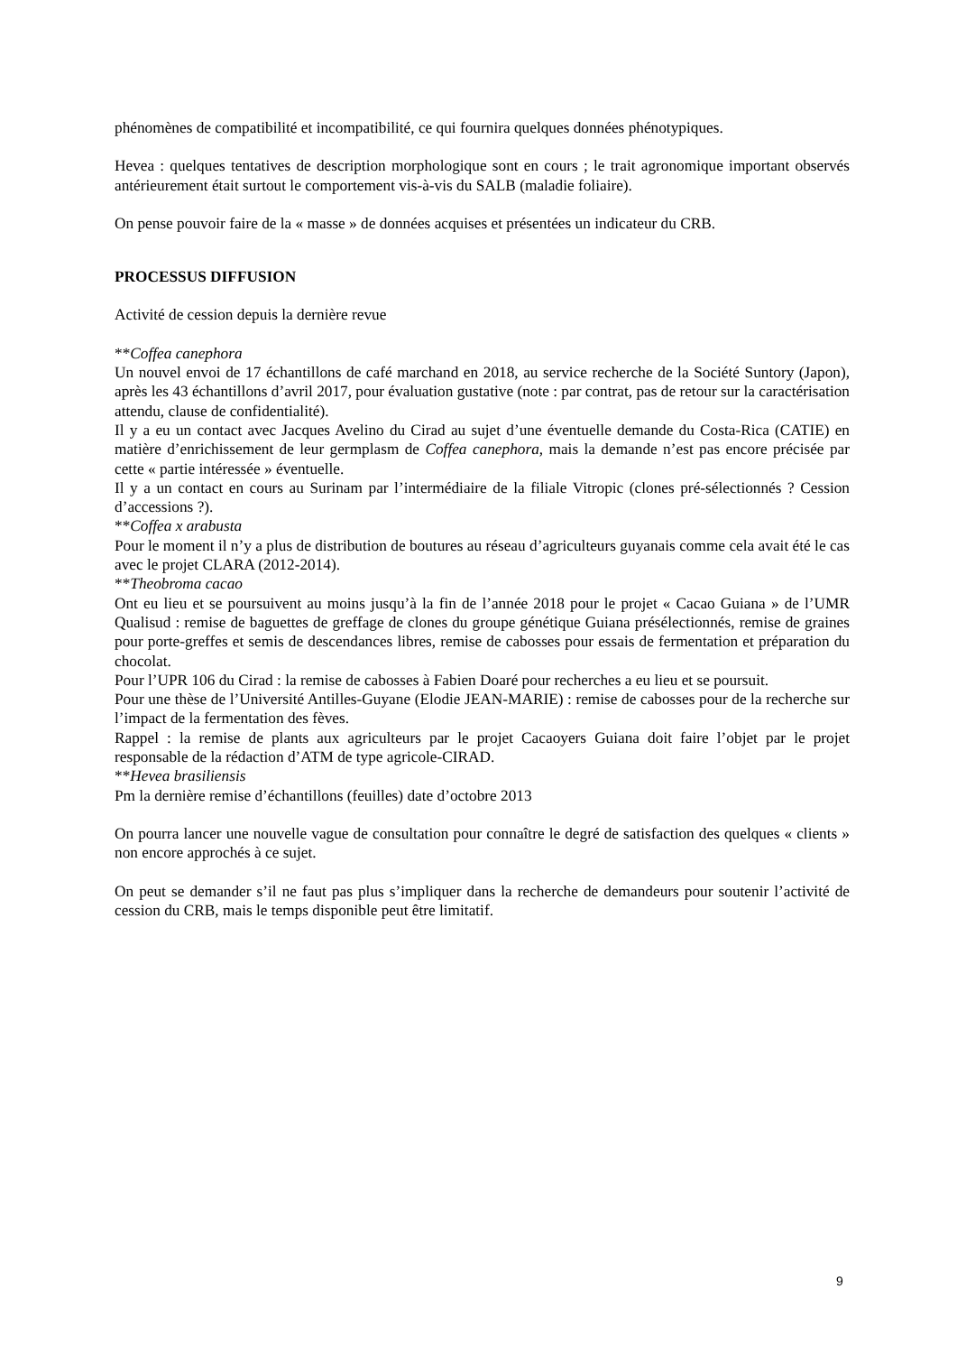phénomènes de compatibilité et incompatibilité, ce qui fournira quelques données phénotypiques.
Hevea : quelques tentatives de description morphologique sont en cours ; le trait agronomique important observés antérieurement était surtout le comportement vis-à-vis du SALB (maladie foliaire).
On pense pouvoir faire de la « masse » de données acquises et présentées un indicateur du CRB.
PROCESSUS DIFFUSION
Activité de cession depuis la dernière revue
**Coffea canephora
Un nouvel envoi de 17 échantillons de café marchand en 2018, au service recherche de la Société Suntory (Japon), après les 43 échantillons d’avril 2017, pour évaluation gustative (note : par contrat, pas de retour sur la caractérisation attendu, clause de confidentialité).
Il y a eu un contact avec Jacques Avelino du Cirad au sujet d’une éventuelle demande du Costa-Rica (CATIE) en matière d’enrichissement de leur germplasm de Coffea canephora, mais la demande n’est pas encore précisée par cette « partie intéressée » éventuelle.
Il y a un contact en cours au Surinam par l’intermédiaire de la filiale Vitropic (clones pré-sélectionnés ? Cession d’accessions ?).
**Coffea x arabusta
Pour le moment il n’y a plus de distribution de boutures au réseau d’agriculteurs guyanais comme cela avait été le cas avec le projet CLARA (2012-2014).
**Theobroma cacao
Ont eu lieu et se poursuivent au moins jusqu’à la fin de l’année 2018 pour le projet « Cacao Guiana » de l’UMR Qualisud : remise de baguettes de greffage de clones du groupe génétique Guiana présélectionnés, remise de graines pour porte-greffes et semis de descendances libres, remise de cabosses pour essais de fermentation et préparation du chocolat.
Pour l’UPR 106 du Cirad : la remise de cabosses à Fabien Doaré pour recherches a eu lieu et se poursuit.
Pour une thèse de l’Université Antilles-Guyane (Elodie JEAN-MARIE) : remise de cabosses pour de la recherche sur l’impact de la fermentation des fèves.
Rappel : la remise de plants aux agriculteurs par le projet Cacaoyers Guiana doit faire l’objet par le projet responsable de la rédaction d’ATM de type agricole-CIRAD.
**Hevea brasiliensis
Pm la dernière remise d’échantillons (feuilles) date d’octobre 2013
On pourra lancer une nouvelle vague de consultation pour connaître le degré de satisfaction des quelques « clients » non encore approchés à ce sujet.
On peut se demander s’il ne faut pas plus s’impliquer dans la recherche de demandeurs pour soutenir l’activité de cession du CRB, mais le temps disponible peut être limitatif.
9